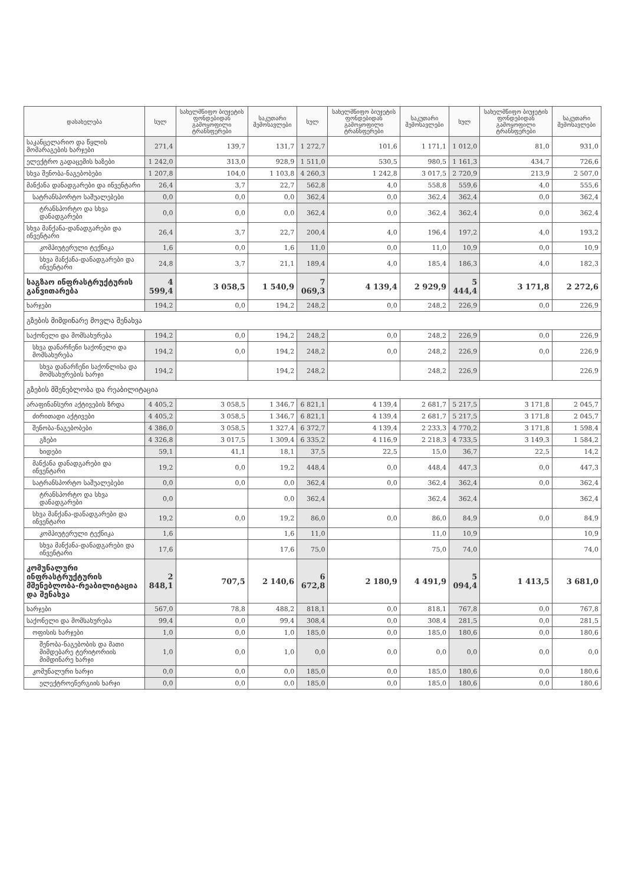| დასახელება | სულ | სახელმწიფო ბიუჯეტის ფონდებიდან გამოყოფილი ტრანსფერები | საკუთარი შემოსავლები | სულ | სახელმწიფო ბიუჯეტის ფონდებიდან გამოყოფილი ტრანსფერები | საკუთარი შემოსავლები | სულ | სახელმწიფო ბიუჯეტის ფონდებიდან გამოყოფილი ტრანსფერები | საკუთარი შემოსავლები |
| --- | --- | --- | --- | --- | --- | --- | --- | --- | --- |
| საკანცელარიო და წყლის მომარაგების ხარჯები | 271,4 | 139,7 | 131,7 | 1 272,7 | 101,6 | 1 171,1 | 1 012,0 | 81,0 | 931,0 |
| ელექტრო გადაცემის ხაზები | 1 242,0 | 313,0 | 928,9 | 1 511,0 | 530,5 | 980,5 | 1 161,3 | 434,7 | 726,6 |
| სხვა შენობა-ნაგებობები | 1 207,8 | 104,0 | 1 103,8 | 4 260,3 | 1 242,8 | 3 017,5 | 2 720,9 | 213,9 | 2 507,0 |
| მანქანა დანადგარები და ინვენტარი | 26,4 | 3,7 | 22,7 | 562,8 | 4,0 | 558,8 | 559,6 | 4,0 | 555,6 |
| სატრანსპორტო საშუალებები | 0,0 | 0,0 | 0,0 | 362,4 | 0,0 | 362,4 | 362,4 | 0,0 | 362,4 |
| ტრანსპორტო და სხვა დანადგარები | 0,0 | 0,0 | 0,0 | 362,4 | 0,0 | 362,4 | 362,4 | 0,0 | 362,4 |
| სხვა მანქანა-დანადგარები და ინვენტარი | 26,4 | 3,7 | 22,7 | 200,4 | 4,0 | 196,4 | 197,2 | 4,0 | 193,2 |
| კომპიუტერული ტექნიკა | 1,6 | 0,0 | 1,6 | 11,0 | 0,0 | 11,0 | 10,9 | 0,0 | 10,9 |
| სხვა მანქანა-დანადგარები და ინვენტარი | 24,8 | 3,7 | 21,1 | 189,4 | 4,0 | 185,4 | 186,3 | 4,0 | 182,3 |
| საგზაო ინფრასტრუქტურის განვითარება | 4 599,4 | 3 058,5 | 1 540,9 | 7 069,3 | 4 139,4 | 2 929,9 | 5 444,4 | 3 171,8 | 2 272,6 |
| ხარჯები | 194,2 | 0,0 | 194,2 | 248,2 | 0,0 | 248,2 | 226,9 | 0,0 | 226,9 |
| გზების მიმდინარე მოვლა შენახვა | | | | | | | | | |
| საქონელი და მომსახურება | 194,2 | 0,0 | 194,2 | 248,2 | 0,0 | 248,2 | 226,9 | 0,0 | 226,9 |
| სხვა დანარჩენი საქონელი და მომსახურება | 194,2 | 0,0 | 194,2 | 248,2 | 0,0 | 248,2 | 226,9 | 0,0 | 226,9 |
| სხვა დანარჩენი საქონლისა და მომსახურების ხარჯი | 194,2 | | 194,2 | 248,2 | | 248,2 | 226,9 | | 226,9 |
| გზების მშენებლობა და რეაბილიტაცია | | | | | | | | | |
| არაფინანსური აქტივების ზრდა | 4 405,2 | 3 058,5 | 1 346,7 | 6 821,1 | 4 139,4 | 2 681,7 | 5 217,5 | 3 171,8 | 2 045,7 |
| ძირითადი აქტივები | 4 405,2 | 3 058,5 | 1 346,7 | 6 821,1 | 4 139,4 | 2 681,7 | 5 217,5 | 3 171,8 | 2 045,7 |
| შენობა-ნაგებობები | 4 386,0 | 3 058,5 | 1 327,4 | 6 372,7 | 4 139,4 | 2 233,3 | 4 770,2 | 3 171,8 | 1 598,4 |
| გზები | 4 326,8 | 3 017,5 | 1 309,4 | 6 335,2 | 4 116,9 | 2 218,3 | 4 733,5 | 3 149,3 | 1 584,2 |
| ხიდები | 59,1 | 41,1 | 18,1 | 37,5 | 22,5 | 15,0 | 36,7 | 22,5 | 14,2 |
| მანქანა დანადგარები და ინვენტარი | 19,2 | 0,0 | 19,2 | 448,4 | 0,0 | 448,4 | 447,3 | 0,0 | 447,3 |
| სატრანსპორტო საშუალებები | 0,0 | 0,0 | 0,0 | 362,4 | 0,0 | 362,4 | 362,4 | 0,0 | 362,4 |
| ტრანსპორტო და სხვა დანადგარები | 0,0 | | 0,0 | 362,4 | | 362,4 | 362,4 | | 362,4 |
| სხვა მანქანა-დანადგარები და ინვენტარი | 19,2 | 0,0 | 19,2 | 86,0 | 0,0 | 86,0 | 84,9 | 0,0 | 84,9 |
| კომპიუტერული ტექნიკა | 1,6 | | 1,6 | 11,0 | | 11,0 | 10,9 | | 10,9 |
| სხვა მანქანა-დანადგარები და ინვენტარი | 17,6 | | 17,6 | 75,0 | | 75,0 | 74,0 | | 74,0 |
| კომუნალური ინფრასტრუქტურის მშენებლობა-რეაბილიტაცია და შენახვა | 2 848,1 | 707,5 | 2 140,6 | 6 672,8 | 2 180,9 | 4 491,9 | 5 094,4 | 1 413,5 | 3 681,0 |
| ხარჯები | 567,0 | 78,8 | 488,2 | 818,1 | 0,0 | 818,1 | 767,8 | 0,0 | 767,8 |
| საქონელი და მომსახურება | 99,4 | 0,0 | 99,4 | 308,4 | 0,0 | 308,4 | 281,5 | 0,0 | 281,5 |
| ოფისის ხარჯები | 1,0 | 0,0 | 1,0 | 185,0 | 0,0 | 185,0 | 180,6 | 0,0 | 180,6 |
| შენობა-ნაგებობის და მათი მიმდებარე ტერიტორიის მიმდინარე ხარჯი | 1,0 | 0,0 | 1,0 | 0,0 | 0,0 | 0,0 | 0,0 | 0,0 | 0,0 |
| კომუნალური ხარჯი | 0,0 | 0,0 | 0,0 | 185,0 | 0,0 | 185,0 | 180,6 | 0,0 | 180,6 |
| ელექტროენერგიის ხარჯი | 0,0 | 0,0 | 0,0 | 185,0 | 0,0 | 185,0 | 180,6 | 0,0 | 180,6 |